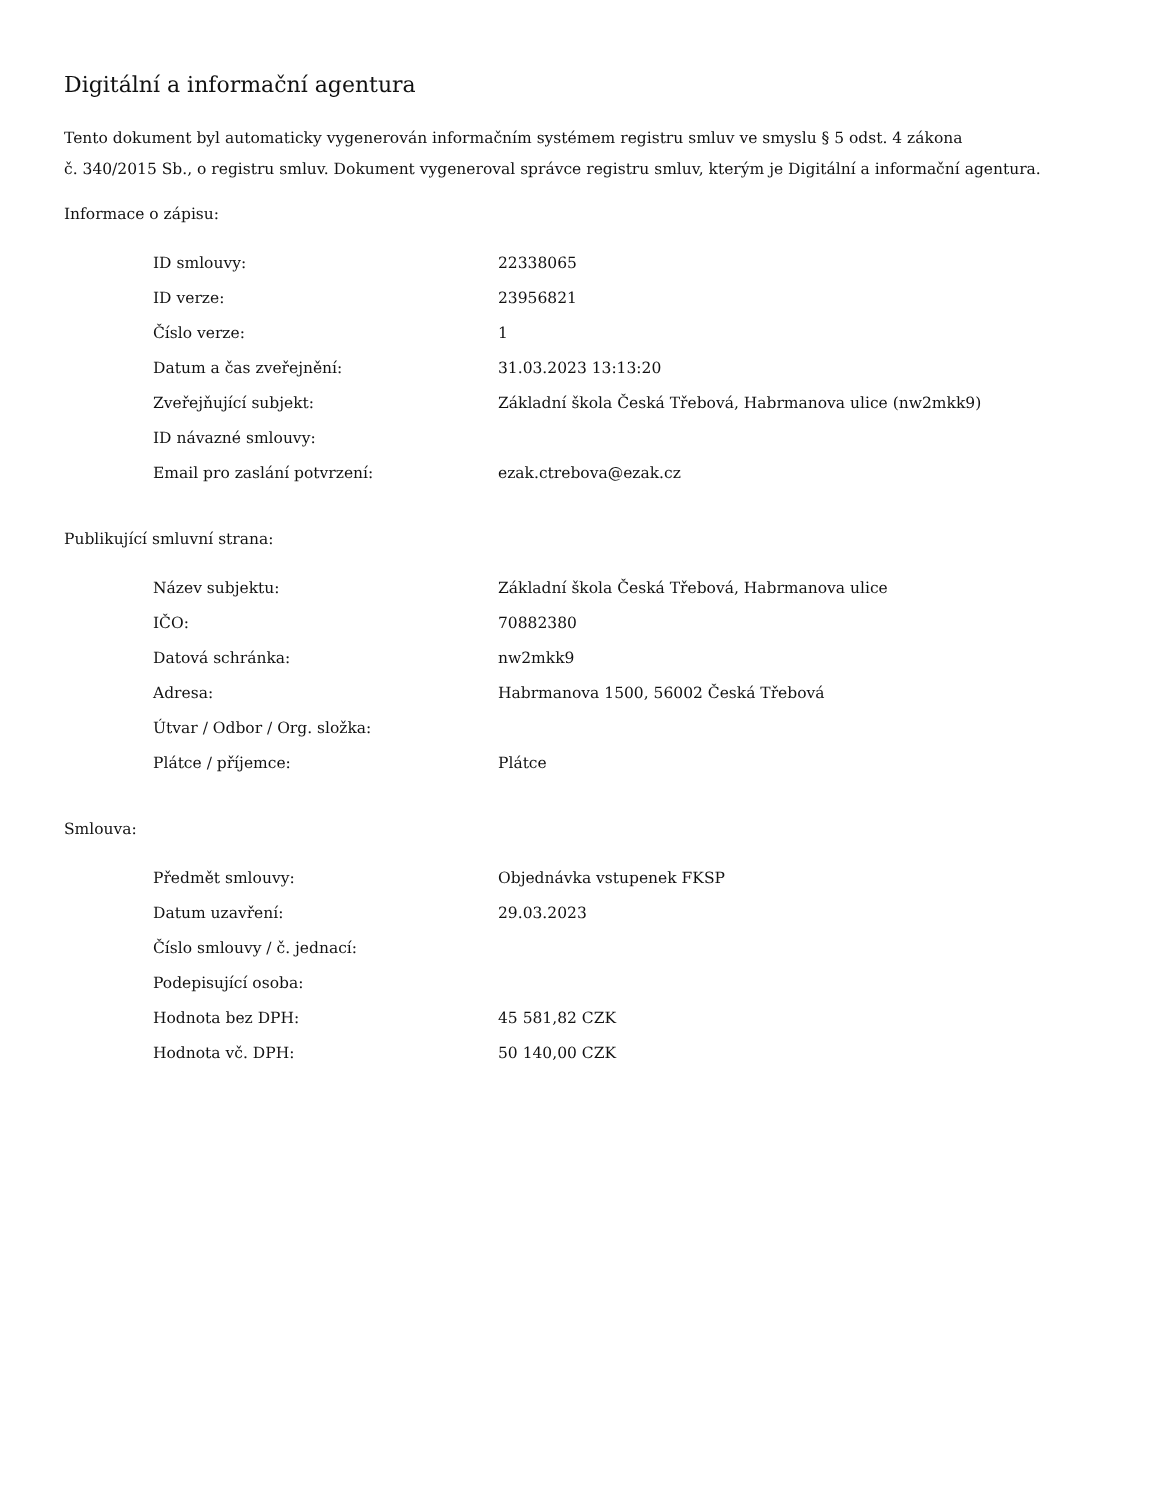Digitální a informační agentura
Tento dokument byl automaticky vygenerován informačním systémem registru smluv ve smyslu § 5 odst. 4 zákona
č. 340/2015 Sb., o registru smluv. Dokument vygeneroval správce registru smluv, kterým je Digitální a informační agentura.
Informace o zápisu:
| ID smlouvy: | 22338065 |
| ID verze: | 23956821 |
| Číslo verze: | 1 |
| Datum a čas zveřejnění: | 31.03.2023 13:13:20 |
| Zveřejňující subjekt: | Základní škola Česká Třebová, Habrmanova ulice (nw2mkk9) |
| ID návazné smlouvy: | |
| Email pro zaslání potvrzení: | ezak.ctrebova@ezak.cz |
Publikující smluvní strana:
| Název subjektu: | Základní škola Česká Třebová, Habrmanova ulice |
| IČO: | 70882380 |
| Datová schránka: | nw2mkk9 |
| Adresa: | Habrmanova 1500, 56002 Česká Třebová |
| Útvar / Odbor / Org. složka: | |
| Plátce / příjemce: | Plátce |
Smlouva:
| Předmět smlouvy: | Objednávka vstupenek FKSP |
| Datum uzavření: | 29.03.2023 |
| Číslo smlouvy / č. jednací: | |
| Podepisující osoba: | |
| Hodnota bez DPH: | 45 581,82 CZK |
| Hodnota vč. DPH: | 50 140,00 CZK |